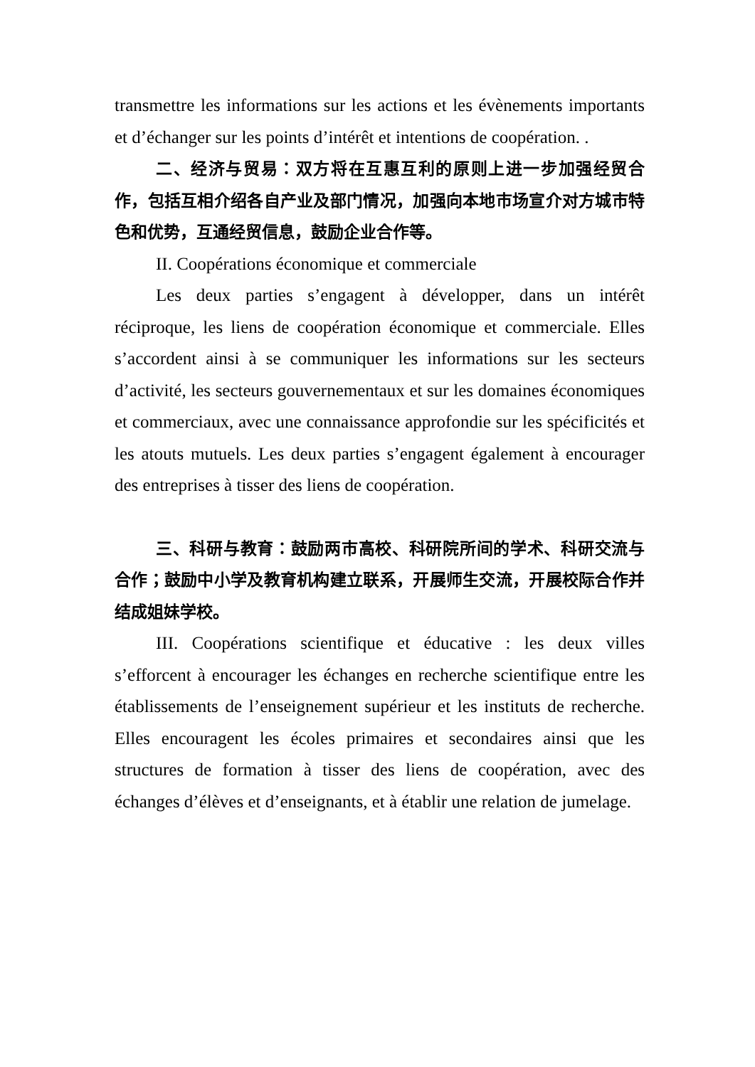transmettre les informations sur les actions et les évènements importants et d’échanger sur les points d’intérêt et intentions de coopération. .
二、经济与贸易：双方将在互惠互利的原则上进一步加强经贸合作，包括互相介绍各自产业及部门情况，加强向本地市场宣介对方城市特色和优势，互通经贸信息，鼓励企业合作等。
II. Coopérations économique et commerciale
Les deux parties s’engagent à développer, dans un intérêt réciproque, les liens de coopération économique et commerciale. Elles s’accordent ainsi à se communiquer les informations sur les secteurs d’activité, les secteurs gouvernementaux et sur les domaines économiques et commerciaux, avec une connaissance approfondie sur les spécificités et les atouts mutuels. Les deux parties s’engagent également à encourager des entreprises à tisser des liens de coopération.
三、科研与教育：鼓励两市高校、科研院所间的学术、科研交流与合作；鼓励中小学及教育机构建立联系，开展师生交流，开展校际合作并结成姐妹学校。
III. Coopérations scientifique et éducative : les deux villes s’efforcent à encourager les échanges en recherche scientifique entre les établissements de l’enseignement supérieur et les instituts de recherche. Elles encouragent les écoles primaires et secondaires ainsi que les structures de formation à tisser des liens de coopération, avec des échanges d’élèves et d’enseignants, et à établir une relation de jumelage.